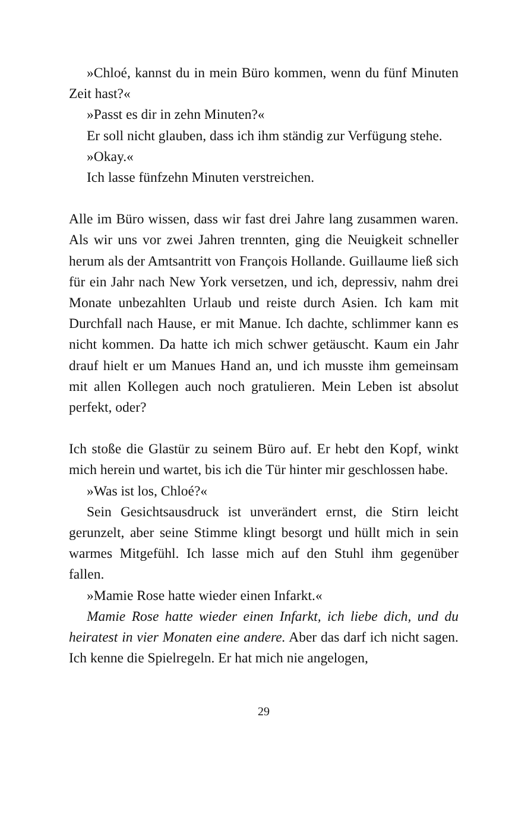»Chloé, kannst du in mein Büro kommen, wenn du fünf Minuten Zeit hast?«
»Passt es dir in zehn Minuten?«
Er soll nicht glauben, dass ich ihm ständig zur Verfügung stehe.
»Okay.«
Ich lasse fünfzehn Minuten verstreichen.
Alle im Büro wissen, dass wir fast drei Jahre lang zusammen waren. Als wir uns vor zwei Jahren trennten, ging die Neuigkeit schneller herum als der Amtsantritt von François Hollande. Guillaume ließ sich für ein Jahr nach New York versetzen, und ich, depressiv, nahm drei Monate unbezahlten Urlaub und reiste durch Asien. Ich kam mit Durchfall nach Hause, er mit Manue. Ich dachte, schlimmer kann es nicht kommen. Da hatte ich mich schwer getäuscht. Kaum ein Jahr drauf hielt er um Manues Hand an, und ich musste ihm gemeinsam mit allen Kollegen auch noch gratulieren. Mein Leben ist absolut perfekt, oder?
Ich stoße die Glastür zu seinem Büro auf. Er hebt den Kopf, winkt mich herein und wartet, bis ich die Tür hinter mir geschlossen habe.
»Was ist los, Chloé?«
Sein Gesichtsausdruck ist unverändert ernst, die Stirn leicht gerunzelt, aber seine Stimme klingt besorgt und hüllt mich in sein warmes Mitgefühl. Ich lasse mich auf den Stuhl ihm gegenüber fallen.
»Mamie Rose hatte wieder einen Infarkt.«
Mamie Rose hatte wieder einen Infarkt, ich liebe dich, und du heiratest in vier Monaten eine andere. Aber das darf ich nicht sagen. Ich kenne die Spielregeln. Er hat mich nie angelogen,
29